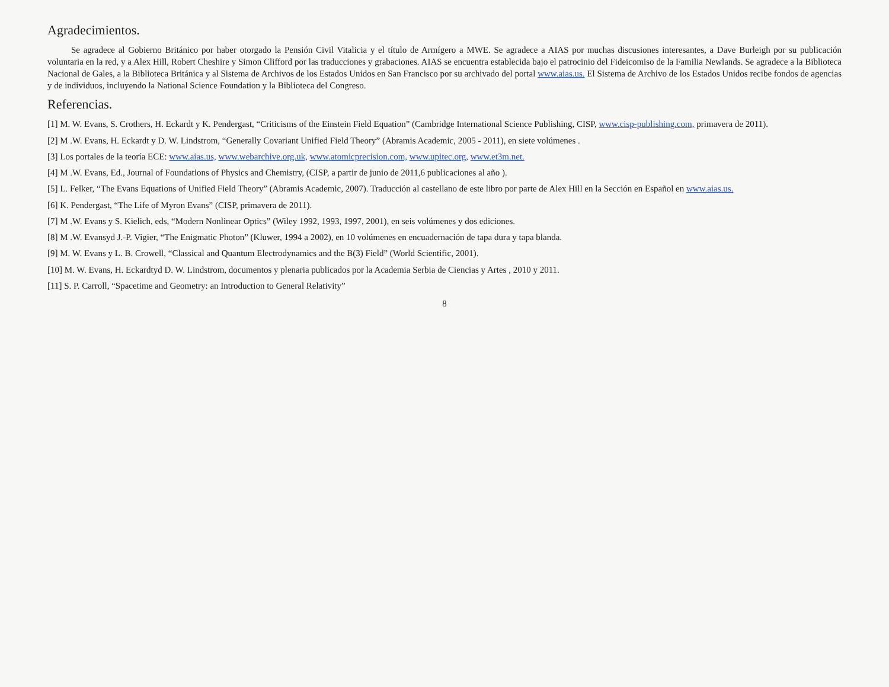Agradecimientos.
Se agradece al Gobierno Británico por haber otorgado la Pensión Civil Vitalicia y el título de Armígero a MWE. Se agradece a AIAS por muchas discusiones interesantes, a Dave Burleigh por su publicación voluntaria en la red, y a Alex Hill, Robert Cheshire y Simon Clifford por las traducciones y grabaciones. AIAS se encuentra establecida bajo el patrocinio del Fideicomiso de la Familia Newlands. Se agradece a la Biblioteca Nacional de Gales, a la Biblioteca Británica y al Sistema de Archivos de los Estados Unidos en San Francisco por su archivado del portal www.aias.us. El Sistema de Archivo de los Estados Unidos recibe fondos de agencias y de individuos, incluyendo la National Science Foundation y la Biblioteca del Congreso.
Referencias.
[1] M. W. Evans, S. Crothers, H. Eckardt y K. Pendergast, “Criticisms of the Einstein Field Equation” (Cambridge International Science Publishing, CISP, www.cisp-publishing.com, primavera de 2011).
[2] M .W. Evans, H. Eckardt y D. W. Lindstrom, “Generally Covariant Unified Field Theory” (Abramis Academic, 2005 - 2011), en siete volúmenes .
[3] Los portales de la teoría ECE: www.aias.us, www.webarchive.org.uk, www.atomicprecision.com, www.upitec.org, www.et3m.net.
[4] M .W. Evans, Ed., Journal of Foundations of Physics and Chemistry, (CISP, a partir de junio de 2011,6 publicaciones al año ).
[5] L. Felker, “The Evans Equations of Unified Field Theory” (Abramis Academic, 2007). Traducción al castellano de este libro por parte de Alex Hill en la Sección en Español en www.aias.us.
[6] K. Pendergast, “The Life of Myron Evans” (CISP, primavera de 2011).
[7] M .W. Evans y S. Kielich, eds, “Modern Nonlinear Optics” (Wiley 1992, 1993, 1997, 2001), en seis volúmenes y dos ediciones.
[8] M .W. Evansyd J.-P. Vigier, “The Enigmatic Photon” (Kluwer, 1994 a 2002), en 10 volúmenes en encuadernación de tapa dura y tapa blanda.
[9] M. W. Evans y L. B. Crowell, “Classical and Quantum Electrodynamics and the B(3) Field” (World Scientific, 2001).
[10] M. W. Evans, H. Eckardtyd D. W. Lindstrom, documentos y plenaria publicados por la Academia Serbia de Ciencias y Artes , 2010 y 2011.
[11] S. P. Carroll, “Spacetime and Geometry: an Introduction to General Relativity”
8